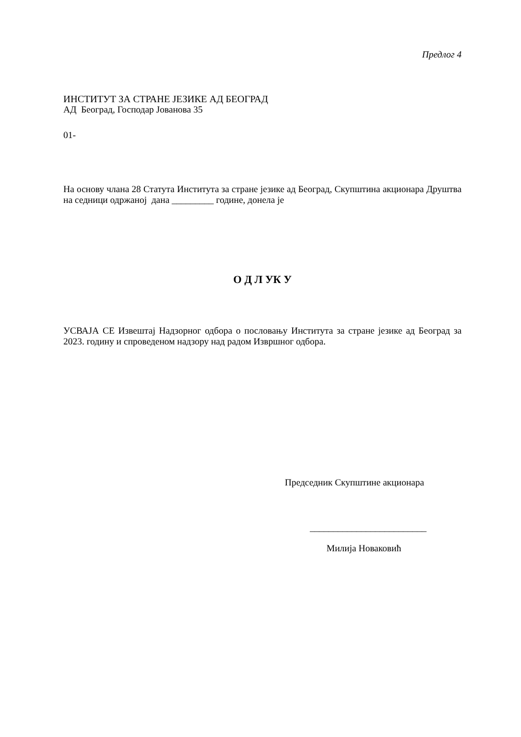Предлог 4
ИНСТИТУТ ЗА СТРАНЕ ЈЕЗИКЕ АД БЕОГРАД
АД Београд, Господар Јованова 35
01-
На основу члана 28 Статута Института за стране језике ад Београд, Скупштина акционара Друштва на седници одржаној дана _________ године, донела је
О Д Л УК У
УСВАЈА СЕ Извештај Надзорног одбора о пословању Института за стране језике ад Београд за 2023. годину и спроведеном надзору над радом Извршног одбора.
Председник Скупштине акционара
_________________________
Милија Новаковић